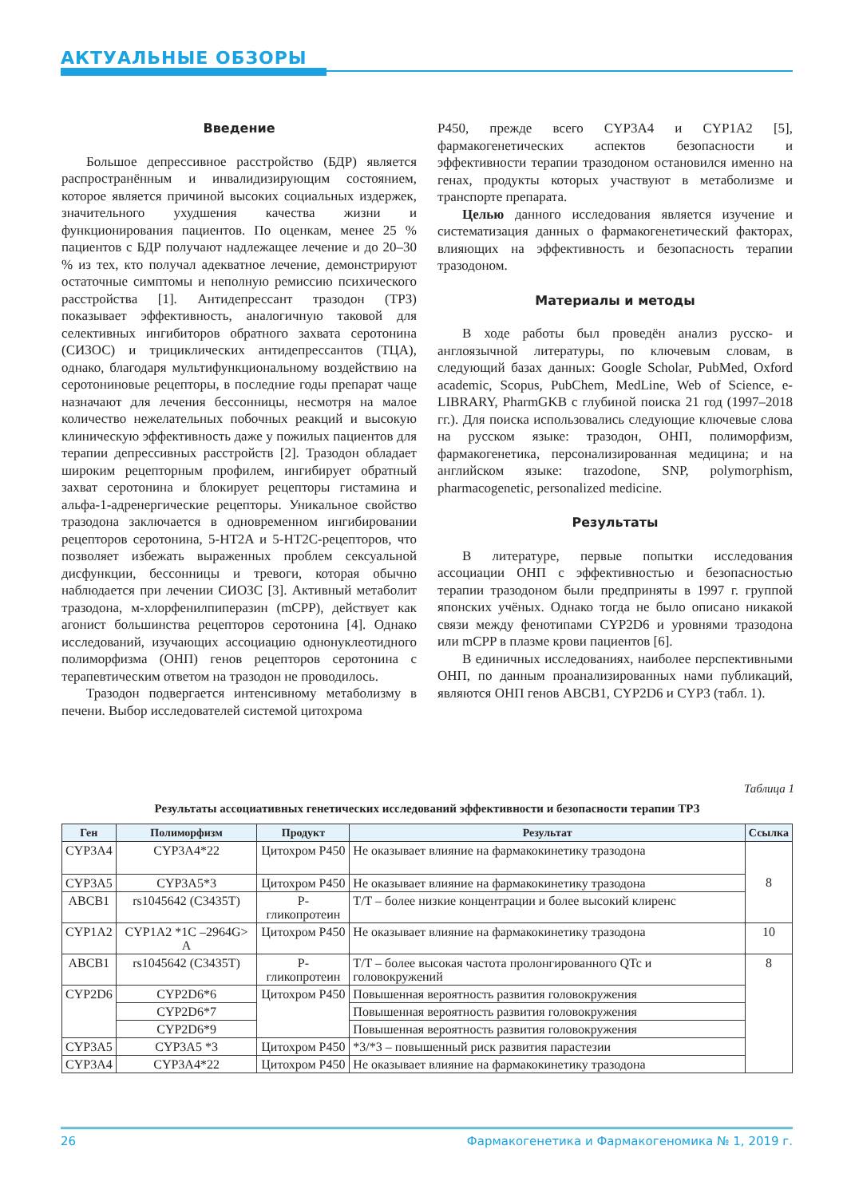АКТУАЛЬНЫЕ ОБЗОРЫ
Введение
Большое депрессивное расстройство (БДР) является распространённым и инвалидизирующим состоянием, которое является причиной высоких социальных издержек, значительного ухудшения качества жизни и функционирования пациентов. По оценкам, менее 25 % пациентов с БДР получают надлежащее лечение и до 20–30 % из тех, кто получал адекватное лечение, демонстрируют остаточные симптомы и неполную ремиссию психического расстройства [1]. Антидепрессант тразодон (ТРЗ) показывает эффективность, аналогичную таковой для селективных ингибиторов обратного захвата серотонина (СИЗОС) и трициклических антидепрессантов (ТЦА), однако, благодаря мультифункциональному воздействию на серотониновые рецепторы, в последние годы препарат чаще назначают для лечения бессонницы, несмотря на малое количество нежелательных побочных реакций и высокую клиническую эффективность даже у пожилых пациентов для терапии депрессивных расстройств [2]. Тразодон обладает широким рецепторным профилем, ингибирует обратный захват серотонина и блокирует рецепторы гистамина и альфа-1-адренергические рецепторы. Уникальное свойство тразодона заключается в одновременном ингибировании рецепторов серотонина, 5-HT2A и 5-HT2C-рецепторов, что позволяет избежать выраженных проблем сексуальной дисфункции, бессонницы и тревоги, которая обычно наблюдается при лечении СИОЗС [3]. Активный метаболит тразодона, м-хлорфенилпиперазин (mCPP), действует как агонист большинства рецепторов серотонина [4]. Однако исследований, изучающих ассоциацию однонуклеотидного полиморфизма (ОНП) генов рецепторов серотонина с терапевтическим ответом на тразодон не проводилось.
Тразодон подвергается интенсивному метаболизму в печени. Выбор исследователей системой цитохрома
P450, прежде всего CYP3A4 и CYP1A2 [5], фармакогенетических аспектов безопасности и эффективности терапии тразодоном остановился именно на генах, продукты которых участвуют в метаболизме и транспорте препарата.
Целью данного исследования является изучение и систематизация данных о фармакогенетический факторах, влияющих на эффективность и безопасность терапии тразодоном.
Материалы и методы
В ходе работы был проведён анализ русско- и англоязычной литературы, по ключевым словам, в следующий базах данных: Google Scholar, PubMed, Oxford academic, Scopus, PubChem, MedLine, Web of Science, e-LIBRARY, PharmGKB с глубиной поиска 21 год (1997–2018 гг.). Для поиска использовались следующие ключевые слова на русском языке: тразодон, ОНП, полиморфизм, фармакогенетика, персонализированная медицина; и на английском языке: trazodone, SNP, polymorphism, pharmacogenetic, personalized medicine.
Результаты
В литературе, первые попытки исследования ассоциации ОНП с эффективностью и безопасностью терапии тразодоном были предприняты в 1997 г. группой японских учёных. Однако тогда не было описано никакой связи между фенотипами CYP2D6 и уровнями тразодона или mCPP в плазме крови пациентов [6].
В единичных исследованиях, наиболее перспективными ОНП, по данным проанализированных нами публикаций, являются ОНП генов ABCB1, CYP2D6 и CYP3 (табл. 1).
Таблица 1
Результаты ассоциативных генетических исследований эффективности и безопасности терапии ТРЗ
| Ген | Полиморфизм | Продукт | Результат | Ссылка |
| --- | --- | --- | --- | --- |
| CYP3A4 | CYP3A4*22 | Цитохром P450 | Не оказывает влияние на фармакокинетику тразодона | 8 |
| CYP3A5 | CYP3A5*3 | Цитохром P450 | Не оказывает влияние на фармакокинетику тразодона | |
| ABCB1 | rs1045642 (C3435T) | P-гликопротеин | T/T – более низкие концентрации и более высокий клиренс | |
| CYP1A2 | CYP1A2 *1C –2964G> A | Цитохром P450 | Не оказывает влияние на фармакокинетику тразодона | 10 |
| ABCB1 | rs1045642 (C3435T) | P-гликопротеин | T/T – более высокая частота пролонгированного QTc и головокружений | 8 |
| CYP2D6 | CYP2D6*6 | Цитохром P450 | Повышенная вероятность развития головокружения | |
| | CYP2D6*7 | | Повышенная вероятность развития головокружения | |
| | CYP2D6*9 | | Повышенная вероятность развития головокружения | |
| CYP3A5 | CYP3A5 *3 | Цитохром P450 | *3/*3 – повышенный риск развития парастезии | |
| CYP3A4 | CYP3A4*22 | Цитохром P450 | Не оказывает влияние на фармакокинетику тразодона | |
26 Фармакогенетика и Фармакогеномика № 1, 2019 г.